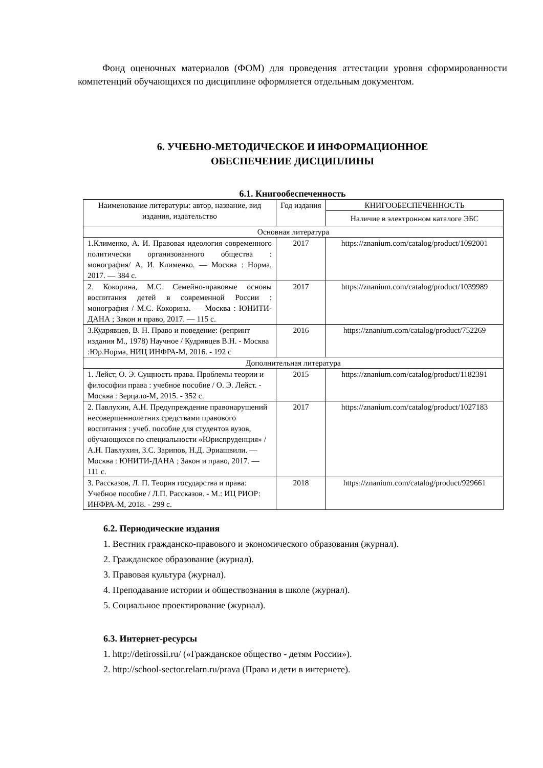Фонд оценочных материалов (ФОМ) для проведения аттестации уровня сформированности компетенций обучающихся по дисциплине оформляется отдельным документом.
6. УЧЕБНО-МЕТОДИЧЕСКОЕ И ИНФОРМАЦИОННОЕ
ОБЕСПЕЧЕНИЕ ДИСЦИПЛИНЫ
6.1. Книгообеспеченность
| Наименование литературы: автор, название, вид издания, издательство | Год издания | КНИГООБЕСПЕЧЕННОСТЬ |
| --- | --- | --- |
| | | Наличие в электронном каталоге ЭБС |
| Основная литература | | |
| 1.Клименко, А. И. Правовая идеология современного политически организованного общества : монография/ А. И. Клименко. — Москва : Норма, 2017. — 384 с. | 2017 | https://znanium.com/catalog/product/1092001 |
| 2. Кокорина, М.С. Семейно-правовые основы воспитания детей в современной России : монография / М.С. Кокорина. — Москва : ЮНИТИ-ДАНА ; Закон и право, 2017. — 115 с. | 2017 | https://znanium.com/catalog/product/1039989 |
| 3.Кудрявцев, В. Н. Право и поведение: (репринт издания М., 1978) Научное / Кудрявцев В.Н. - Москва :Юр.Норма, НИЦ ИНФРА-М, 2016. - 192 с | 2016 | https://znanium.com/catalog/product/752269 |
| Дополнительная литература | | |
| 1. Лейст, О. Э. Сущность права. Проблемы теории и философии права : учебное пособие / О. Э. Лейст. - Москва : Зерцало-М, 2015. - 352 с. | 2015 | https://znanium.com/catalog/product/1182391 |
| 2. Павлухин, А.Н. Предупреждение правонарушений несовершеннолетних средствами правового воспитания : учеб. пособие для студентов вузов, обучающихся по специальности «Юриспруденция» / А.Н. Павлухин, З.С. Зарипов, Н.Д. Эриашвили. — Москва : ЮНИТИ-ДАНА ; Закон и право, 2017. — 111 с. | 2017 | https://znanium.com/catalog/product/1027183 |
| 3. Рассказов, Л. П. Теория государства и права: Учебное пособие / Л.П. Рассказов. - М.: ИЦ РИОР: ИНФРА-М, 2018. - 299 с. | 2018 | https://znanium.com/catalog/product/929661 |
6.2. Периодические издания
1. Вестник гражданско-правового и экономического образования (журнал).
2. Гражданское образование (журнал).
3. Правовая культура (журнал).
4. Преподавание истории и обществознания в школе (журнал).
5. Социальное проектирование (журнал).
6.3. Интернет-ресурсы
1. http://detirossii.ru/ («Гражданское общество - детям России»).
2. http://school-sector.relarn.ru/prava (Права и дети в интернете).